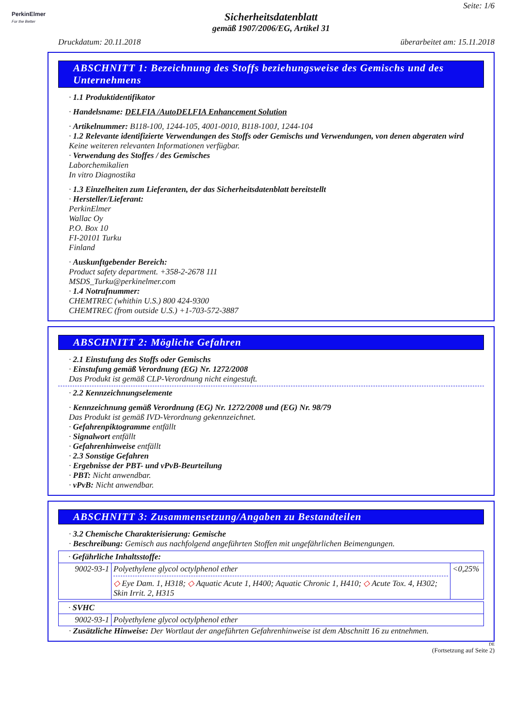PerkinElmer
For the Better
Seite: 1/6
Sicherheitsdatenblatt
gemäß 1907/2006/EG, Artikel 31
Druckdatum: 20.11.2018 überarbeitet am: 15.11.2018
ABSCHNITT 1: Bezeichnung des Stoffs beziehungsweise des Gemischs und des Unternehmens
· 1.1 Produktidentifikator
· Handelsname: DELFIA /AutoDELFIA Enhancement Solution
· Artikelnummer: B118-100, 1244-105, 4001-0010, B118-100J, 1244-104
· 1.2 Relevante identifizierte Verwendungen des Stoffs oder Gemischs und Verwendungen, von denen abgeraten wird
Keine weiteren relevanten Informationen verfügbar.
· Verwendung des Stoffes / des Gemisches
Laborchemikalien
In vitro Diagnostika
· 1.3 Einzelheiten zum Lieferanten, der das Sicherheitsdatenblatt bereitstellt
· Hersteller/Lieferant:
PerkinElmer
Wallac Oy
P.O. Box 10
FI-20101 Turku
Finland
· Auskunftgebender Bereich:
Product safety department. +358-2-2678 111
MSDS_Turku@perkinelmer.com
· 1.4 Notrufnummer:
CHEMTREC (whithin U.S.) 800 424-9300
CHEMTREC (from outside U.S.) +1-703-572-3887
ABSCHNITT 2: Mögliche Gefahren
· 2.1 Einstufung des Stoffs oder Gemischs
· Einstufung gemäß Verordnung (EG) Nr. 1272/2008
Das Produkt ist gemäß CLP-Verordnung nicht eingestuft.
· 2.2 Kennzeichnungselemente
· Kennzeichnung gemäß Verordnung (EG) Nr. 1272/2008 und (EG) Nr. 98/79
Das Produkt ist gemäß IVD-Verordnung gekennzeichnet.
· Gefahrenpiktogramme entfällt
· Signalwort entfällt
· Gefahrenhinweise entfällt
· 2.3 Sonstige Gefahren
· Ergebnisse der PBT- und vPvB-Beurteilung
· PBT: Nicht anwendbar.
· vPvB: Nicht anwendbar.
ABSCHNITT 3: Zusammensetzung/Angaben zu Bestandteilen
· 3.2 Chemische Charakterisierung: Gemische
· Beschreibung: Gemisch aus nachfolgend angeführten Stoffen mit ungefährlichen Beimengungen.
| · Gefährliche Inhaltsstoffe: | | |
| 9002-93-1 | Polyethylene glycol octylphenol ether ◇ Eye Dam. 1, H318; ◇ Aquatic Acute 1, H400; Aquatic Chronic 1, H410; ◇ Acute Tox. 4, H302; Skin Irrit. 2, H315 | <0,25% |
| · SVHC | |
| 9002-93-1 | Polyethylene glycol octylphenol ether |
· Zusätzliche Hinweise: Der Wortlaut der angeführten Gefahrenhinweise ist dem Abschnitt 16 zu entnehmen.
DE
(Fortsetzung auf Seite 2)